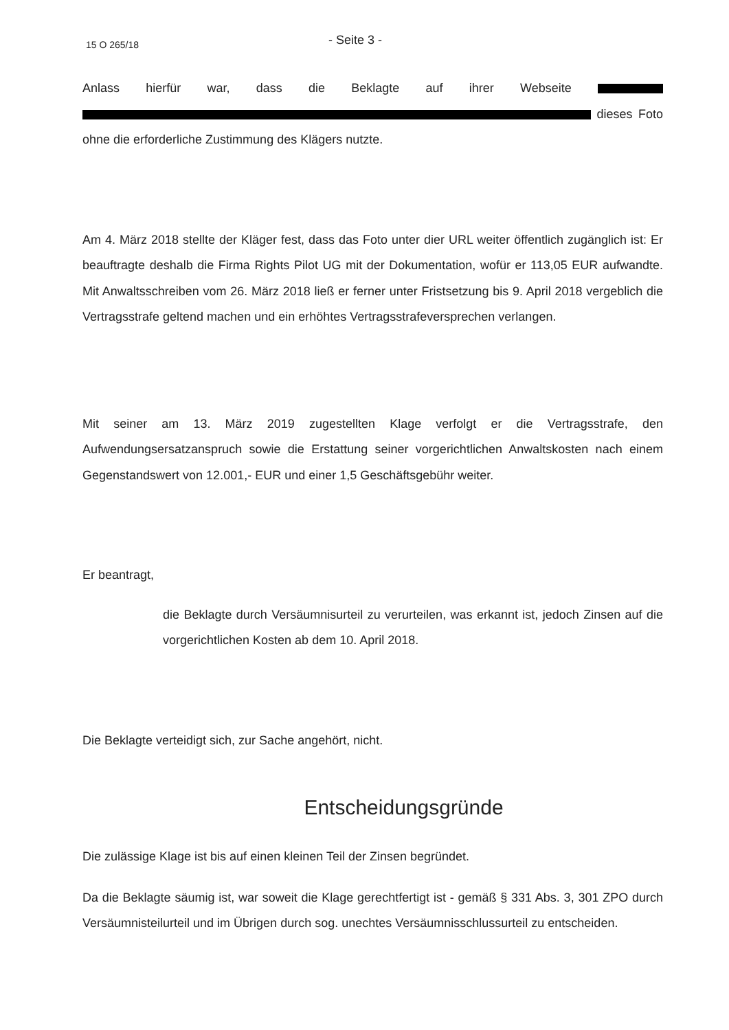15 O 265/18 - Seite 3 -
Anlass hierfür war, dass die Beklagte auf ihrer Webseite dieses Foto ohne die erforderliche Zustimmung des Klägers nutzte.
Am 4. März 2018 stellte der Kläger fest, dass das Foto unter dier URL weiter öffentlich zugänglich ist: Er beauftragte deshalb die Firma Rights Pilot UG mit der Dokumentation, wofür er 113,05 EUR aufwandte. Mit Anwaltsschreiben vom 26. März 2018 ließ er ferner unter Fristsetzung bis 9. April 2018 vergeblich die Vertragsstrafe geltend machen und ein erhöhtes Vertragsstrafeversprechen verlangen.
Mit seiner am 13. März 2019 zugestellten Klage verfolgt er die Vertragsstrafe, den Aufwendungsersatzanspruch sowie die Erstattung seiner vorgerichtlichen Anwaltskosten nach einem Gegenstandswert von 12.001,- EUR und einer 1,5 Geschäftsgebühr weiter.
Er beantragt,
die Beklagte durch Versäumnisurteil zu verurteilen, was erkannt ist, jedoch Zinsen auf die vorgerichtlichen Kosten ab dem 10. April 2018.
Die Beklagte verteidigt sich, zur Sache angehört, nicht.
Entscheidungsgründe
Die zulässige Klage ist bis auf einen kleinen Teil der Zinsen begründet.
Da die Beklagte säumig ist, war soweit die Klage gerechtfertigt ist - gemäß § 331 Abs. 3, 301 ZPO durch Versäumnisteilurteil und im Übrigen durch sog. unechtes Versäumnisschlussurteil zu entscheiden.